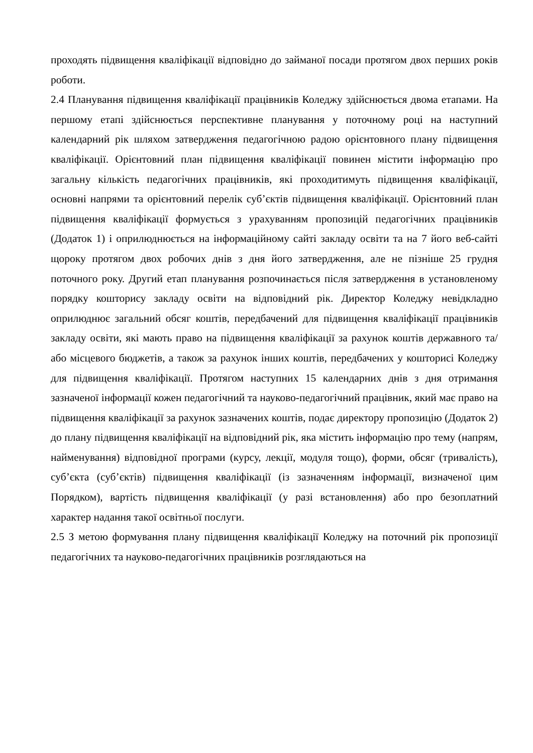проходять підвищення кваліфікації відповідно до займаної посади протягом двох перших років роботи.
2.4 Планування підвищення кваліфікації працівників Коледжу здійснюється двома етапами. На першому етапі здійснюється перспективне планування у поточному році на наступний календарний рік шляхом затвердження педагогічною радою орієнтовного плану підвищення кваліфікації. Орієнтовний план підвищення кваліфікації повинен містити інформацію про загальну кількість педагогічних працівників, які проходитимуть підвищення кваліфікації, основні напрями та орієнтовний перелік суб’єктів підвищення кваліфікації. Орієнтовний план підвищення кваліфікації формується з урахуванням пропозицій педагогічних працівників (Додаток 1) і оприлюднюється на інформаційному сайті закладу освіти та на 7 його веб-сайті щороку протягом двох робочих днів з дня його затвердження, але не пізніше 25 грудня поточного року. Другий етап планування розпочинається після затвердження в установленому порядку кошторису закладу освіти на відповідний рік. Директор Коледжу невідкладно оприлюднює загальний обсяг коштів, передбачений для підвищення кваліфікації працівників закладу освіти, які мають право на підвищення кваліфікації за рахунок коштів державного та/або місцевого бюджетів, а також за рахунок інших коштів, передбачених у кошторисі Коледжу для підвищення кваліфікації. Протягом наступних 15 календарних днів з дня отримання зазначеної інформації кожен педагогічний та науково-педагогічний працівник, який має право на підвищення кваліфікації за рахунок зазначених коштів, подає директору пропозицію (Додаток 2) до плану підвищення кваліфікації на відповідний рік, яка містить інформацію про тему (напрям, найменування) відповідної програми (курсу, лекції, модуля тощо), форми, обсяг (тривалість), суб’єкта (суб’єктів) підвищення кваліфікації (із зазначенням інформації, визначеної цим Порядком), вартість підвищення кваліфікації (у разі встановлення) або про безоплатний характер надання такої освітньої послуги.
2.5 З метою формування плану підвищення кваліфікації Коледжу на поточний рік пропозиції педагогічних та науково-педагогічних працівників розглядаються на